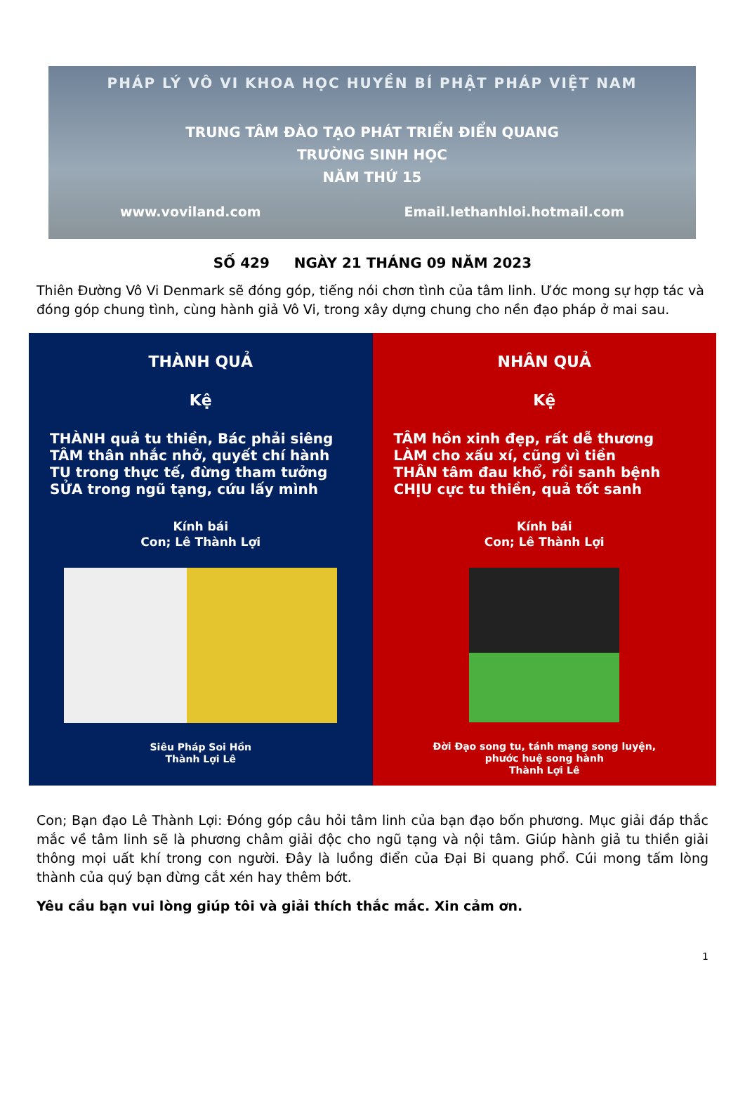PHÁP LÝ VÔ VI KHOA HỌC HUYỀN BÍ PHẬT PHÁP VIỆT NAM
TRUNG TÂM ĐÀO TẠO PHÁT TRIỂN ĐIỂN QUANG
TRƯỜNG SINH HỌC
NĂM THỨ 15
www.voviland.com Email.lethanhloi.hotmail.com
SỐ 429 NGÀY 21 THÁNG 09 NĂM 2023
Thiên Đường Vô Vi Denmark sẽ đóng góp, tiếng nói chơn tình của tâm linh. Ước mong sự hợp tác và đóng góp chung tình, cùng hành giả Vô Vi, trong xây dựng chung cho nền đạo pháp ở mai sau.
THÀNH QUẢ
Kệ
THÀNH quả tu thiền, Bác phải siêng
TÂM thân nhắc nhở, quyết chí hành
TU trong thực tế, đừng tham tưởng
SỬA trong ngũ tạng, cứu lấy mình
Kính bái
Con; Lê Thành Lợi
Siêu Pháp Soi Hồn
Thành Lợi Lê
NHÂN QUẢ
Kệ
TÂM hồn xinh đẹp, rất dễ thương
LÀM cho xấu xí, cũng vì tiền
THÂN tâm đau khổ, rồi sanh bệnh
CHỊU cực tu thiền, quả tốt sanh
Kính bái
Con; Lê Thành Lợi
Đời Đạo song tu, tánh mạng song luyện,
phước huệ song hành
Thành Lợi Lê
Con; Bạn đạo Lê Thành Lợi: Đóng góp câu hỏi tâm linh của bạn đạo bốn phương. Mục giải đáp thắc mắc về tâm linh sẽ là phương châm giải độc cho ngũ tạng và nội tâm. Giúp hành giả tu thiền giải thông mọi uất khí trong con người. Đây là luồng điển của Đại Bi quang phổ. Cúi mong tấm lòng thành của quý bạn đừng cắt xén hay thêm bớt.
Yêu cầu bạn vui lòng giúp tôi và giải thích thắc mắc. Xin cảm ơn.
1